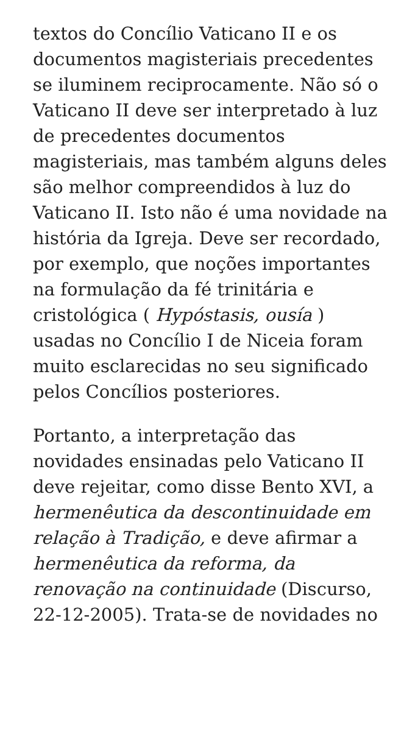textos do Concílio Vaticano II e os documentos magisteriais precedentes se iluminem reciprocamente. Não só o Vaticano II deve ser interpretado à luz de precedentes documentos magisteriais, mas também alguns deles são melhor compreendidos à luz do Vaticano II. Isto não é uma novidade na história da Igreja. Deve ser recordado, por exemplo, que noções importantes na formulação da fé trinitária e cristológica ( Hypóstasis, ousía ) usadas no Concílio I de Niceia foram muito esclarecidas no seu significado pelos Concílios posteriores.
Portanto, a interpretação das novidades ensinadas pelo Vaticano II deve rejeitar, como disse Bento XVI, a hermenêutica da descontinuidade em relação à Tradição, e deve afirmar a hermenêutica da reforma, da renovação na continuidade (Discurso, 22-12-2005). Trata-se de novidades no